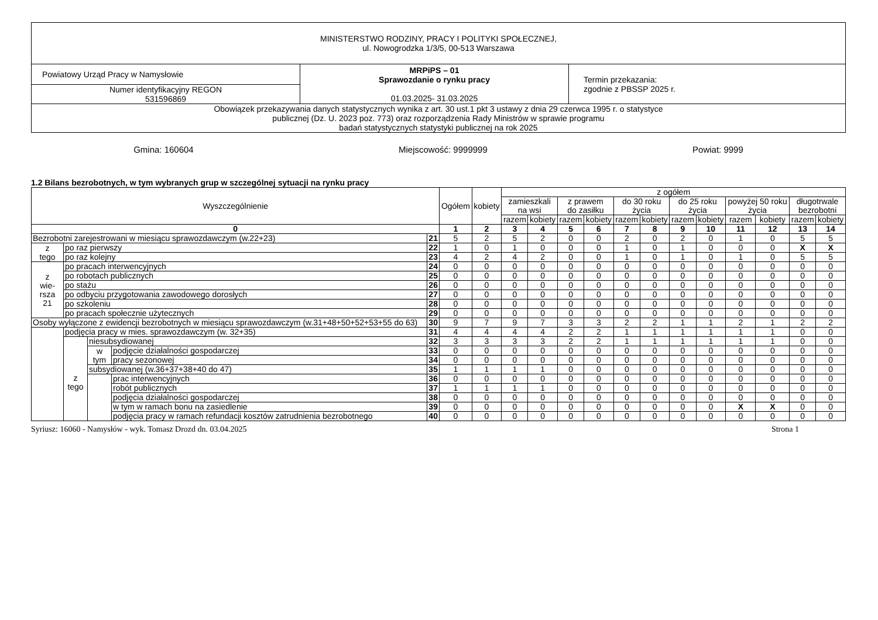| MINISTERSTWO RODZINY, PRACY I POLITYKI SPOŁECZNEJ, ul. Nowogrodzka 1/3/5, 00-513 Warszawa | | |
| Powiatowy Urząd Pracy w Namysłowie | MRPiPS – 01 Sprawozdanie o rynku pracy 01.03.2025- 31.03.2025 | Termin przekazania: zgodnie z PBSSP 2025 r. |
| Numer identyfikacyjny REGON 531596869 | | |
| Obowiązek przekazywania danych statystycznych wynika z art. 30 ust.1 pkt 3 ustawy z dnia 29 czerwca 1995 r. o statystyce publicznej (Dz. U. 2023 poz. 773) oraz rozporządzenia Rady Ministrów w sprawie programu badań statystycznych statystyki publicznej na rok 2025 | | |
Gmina: 160604 Miejscowość: 9999999 Powiat: 9999
1.2 Bilans bezrobotnych, w tym wybranych grup w szczególnej sytuacji na rynku pracy
| Wyszczególnienie | | | | | Ogółem | kobiety | z ogółem | | | | | | | | | | | |
| | | | | | | | zamieszkali na wsi | | z prawem do zasiłku | | do 30 roku życia | | do 25 roku życia | | powyżej 50 roku życia | | długotrwale bezrobotni | |
| | | | | | | | razem | kobiety | razem | kobiety | razem | kobiety | razem | kobiety | razem | kobiety | razem | kobiety |
| 0 | | | | | 1 | 2 | 3 | 4 | 5 | 6 | 7 | 8 | 9 | 10 | 11 | 12 | 13 | 14 |
| Bezrobotni zarejestrowani w miesiącu sprawozdawczym (w.22+23) | | | | 21 | 5 | 2 | 5 | 2 | 0 | 0 | 2 | 0 | 2 | 0 | 1 | 0 | 5 | 5 |
| z tego | po raz pierwszy | | | 22 | 1 | 0 | 1 | 0 | 0 | 0 | 1 | 0 | 1 | 0 | 0 | 0 | X | X |
| | po raz kolejny | | | 23 | 4 | 2 | 4 | 2 | 0 | 0 | 1 | 0 | 1 | 0 | 1 | 0 | 5 | 5 |
| z wie- rsza 21 | po pracach interwencyjnych | | | 24 | 0 | 0 | 0 | 0 | 0 | 0 | 0 | 0 | 0 | 0 | 0 | 0 | 0 | 0 |
| | po robotach publicznych | | | 25 | 0 | 0 | 0 | 0 | 0 | 0 | 0 | 0 | 0 | 0 | 0 | 0 | 0 | 0 |
| | po stażu | | | 26 | 0 | 0 | 0 | 0 | 0 | 0 | 0 | 0 | 0 | 0 | 0 | 0 | 0 | 0 |
| | po odbyciu przygotowania zawodowego dorosłych | | | 27 | 0 | 0 | 0 | 0 | 0 | 0 | 0 | 0 | 0 | 0 | 0 | 0 | 0 | 0 |
| | po szkoleniu | | | 28 | 0 | 0 | 0 | 0 | 0 | 0 | 0 | 0 | 0 | 0 | 0 | 0 | 0 | 0 |
| | po pracach społecznie użytecznych | | | 29 | 0 | 0 | 0 | 0 | 0 | 0 | 0 | 0 | 0 | 0 | 0 | 0 | 0 | 0 |
| Osoby wyłączone z ewidencji bezrobotnych w miesiącu sprawozdawczym (w.31+48+50+52+53+55 do 63) | | | | 30 | 9 | 7 | 9 | 7 | 3 | 3 | 2 | 2 | 1 | 1 | 2 | 1 | 2 | 2 |
| | podjęcia pracy w mies. sprawozdawczym (w. 32+35) | | | 31 | 4 | 4 | 4 | 4 | 2 | 2 | 1 | 1 | 1 | 1 | 1 | 1 | 0 | 0 |
| | z tego | niesubsydiowanej | | 32 | 3 | 3 | 3 | 3 | 2 | 2 | 1 | 1 | 1 | 1 | 1 | 1 | 0 | 0 |
| | | w tym | podjęcie działalności gospodarczej | 33 | 0 | 0 | 0 | 0 | 0 | 0 | 0 | 0 | 0 | 0 | 0 | 0 | 0 | 0 |
| | | | pracy sezonowej | 34 | 0 | 0 | 0 | 0 | 0 | 0 | 0 | 0 | 0 | 0 | 0 | 0 | 0 | 0 |
| | | subsydiowanej (w.36+37+38+40 do 47) | | 35 | 1 | 1 | 1 | 1 | 0 | 0 | 0 | 0 | 0 | 0 | 0 | 0 | 0 | 0 |
| | | | prac interwencyjnych | 36 | 0 | 0 | 0 | 0 | 0 | 0 | 0 | 0 | 0 | 0 | 0 | 0 | 0 | 0 |
| | | | robót publicznych | 37 | 1 | 1 | 1 | 1 | 0 | 0 | 0 | 0 | 0 | 0 | 0 | 0 | 0 | 0 |
| | | | podjęcia działalności gospodarczej | 38 | 0 | 0 | 0 | 0 | 0 | 0 | 0 | 0 | 0 | 0 | 0 | 0 | 0 | 0 |
| | | | w tym w ramach bonu na zasiedlenie | 39 | 0 | 0 | 0 | 0 | 0 | 0 | 0 | 0 | 0 | 0 | X | X | 0 | 0 |
| | | | podjęcia pracy w ramach refundacji kosztów zatrudnienia bezrobotnego | 40 | 0 | 0 | 0 | 0 | 0 | 0 | 0 | 0 | 0 | 0 | 0 | 0 | 0 | 0 |
Syriusz: 16060 - Namysłów - wyk. Tomasz Drozd dn. 03.04.2025 Strona 1